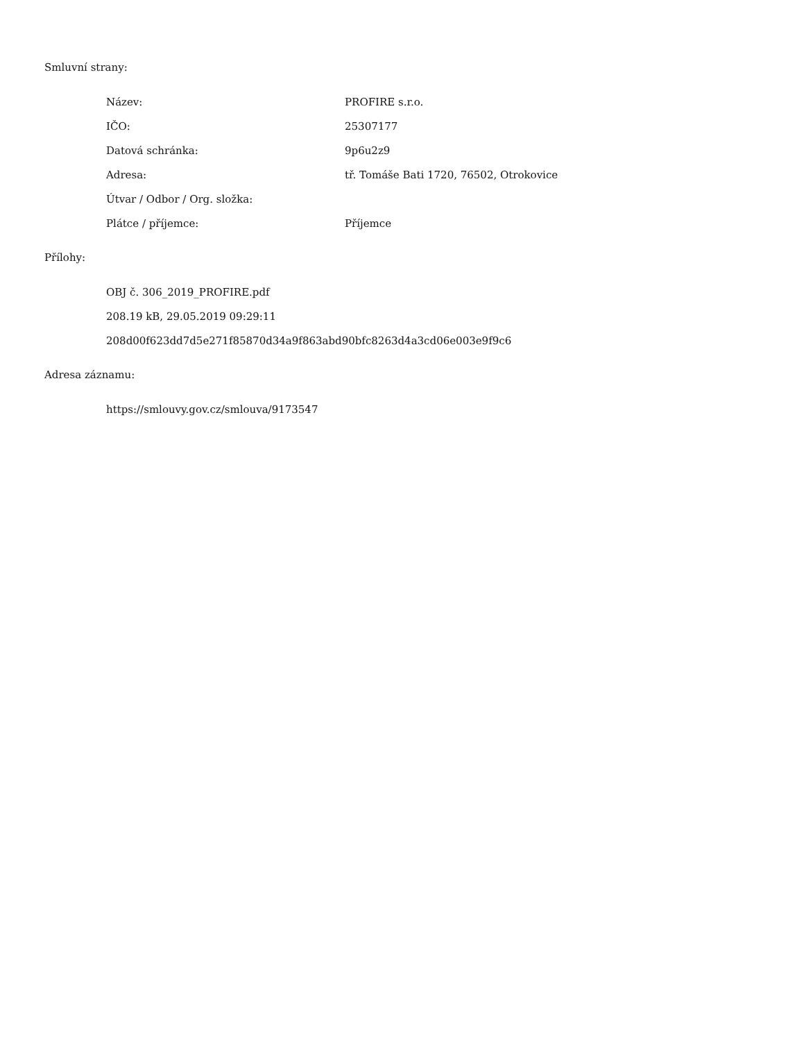Smluvní strany:
Název: PROFIRE s.r.o.
IČO: 25307177
Datová schránka: 9p6u2z9
Adresa: tř. Tomáše Bati 1720, 76502, Otrokovice
Útvar / Odbor / Org. složka:
Plátce / příjemce: Příjemce
Přílohy:
OBJ č. 306_2019_PROFIRE.pdf
208.19 kB, 29.05.2019 09:29:11
208d00f623dd7d5e271f85870d34a9f863abd90bfc8263d4a3cd06e003e9f9c6
Adresa záznamu:
https://smlouvy.gov.cz/smlouva/9173547